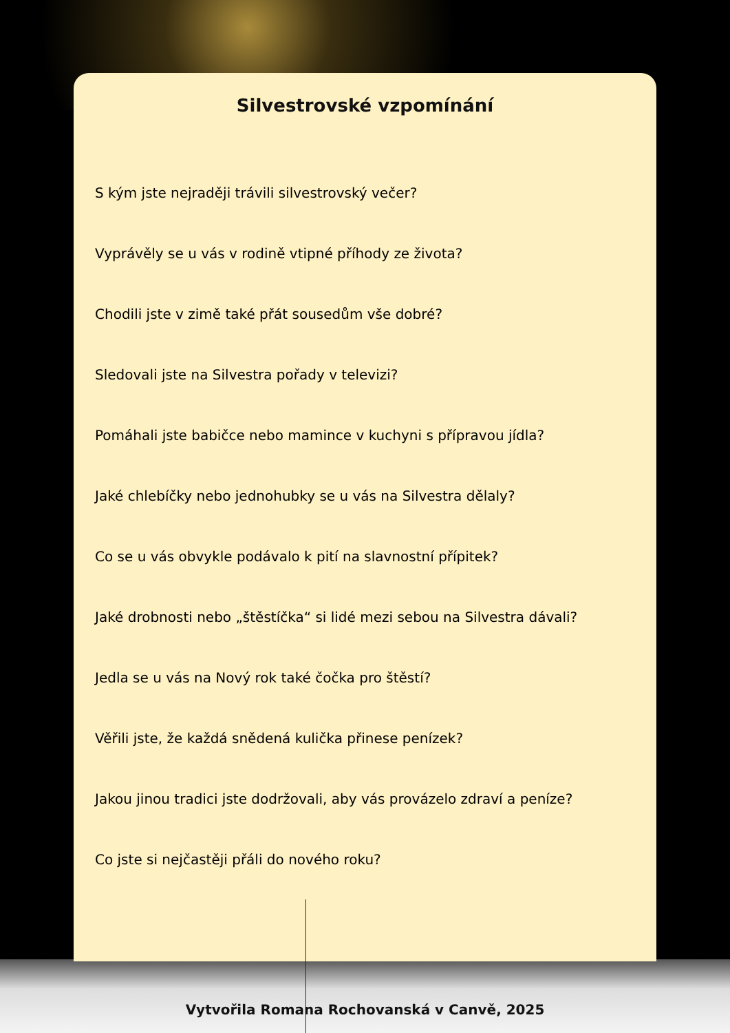Silvestrovské vzpomínání
S kým jste nejraději trávili silvestrovský večer?
Vyprávěly se u vás v rodině vtipné příhody ze života?
Chodili jste v zimě také přát sousedům vše dobré?
Sledovali jste na Silvestra pořady v televizi?
Pomáhali jste babičce nebo mamince v kuchyni s přípravou jídla?
Jaké chlebíčky nebo jednohubky se u vás na Silvestra dělaly?
Co se u vás obvykle podávalo k pití na slavnostní přípitek?
Jaké drobnosti nebo „štěstíčka“ si lidé mezi sebou na Silvestra dávali?
Jedla se u vás na Nový rok také čočka pro štěstí?
Věřili jste, že každá snědená kulička přinese penízek?
Jakou jinou tradici jste dodržovali, aby vás provázelo zdraví a peníze?
Co jste si nejčastěji přáli do nového roku?
Vytvořila Romana Rochovanská v Canvě, 2025